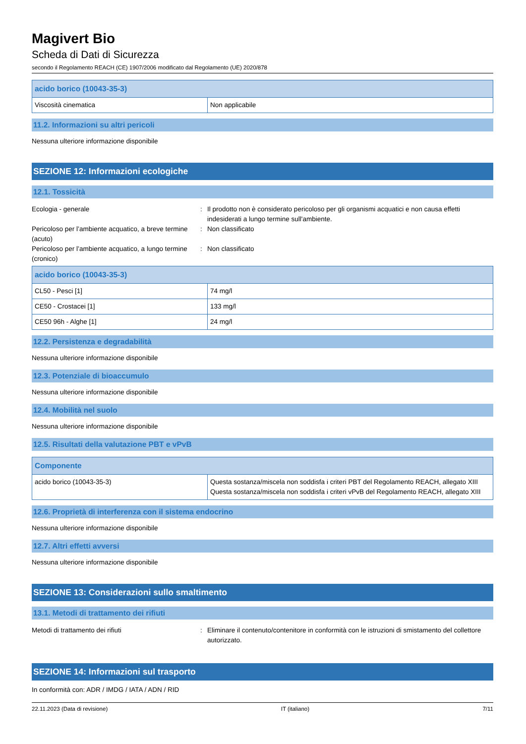Magivert Bio
Scheda di Dati di Sicurezza
secondo il Regolamento REACH (CE) 1907/2006 modificato dal Regolamento (UE) 2020/878
| acido borico (10043-35-3) | |
| --- | --- |
| Viscosità cinematica | Non applicabile |
11.2. Informazioni su altri pericoli
Nessuna ulteriore informazione disponibile
SEZIONE 12: Informazioni ecologiche
12.1. Tossicità
Ecologia - generale : Il prodotto non è considerato pericoloso per gli organismi acquatici e non causa effetti indesiderati a lungo termine sull'ambiente.
Pericoloso per l’ambiente acquatico, a breve termine (acuto)
: Non classificato
Pericoloso per l’ambiente acquatico, a lungo termine (cronico)
: Non classificato
| acido borico (10043-35-3) | |
| --- | --- |
| CL50 - Pesci [1] | 74 mg/l |
| CE50 - Crostacei [1] | 133 mg/l |
| CE50 96h - Alghe [1] | 24 mg/l |
12.2. Persistenza e degradabilità
Nessuna ulteriore informazione disponibile
12.3. Potenziale di bioaccumulo
Nessuna ulteriore informazione disponibile
12.4. Mobilità nel suolo
Nessuna ulteriore informazione disponibile
12.5. Risultati della valutazione PBT e vPvB
| Componente | |
| --- | --- |
| acido borico (10043-35-3) | Questa sostanza/miscela non soddisfa i criteri PBT del Regolamento REACH, allegato XIII Questa sostanza/miscela non soddisfa i criteri vPvB del Regolamento REACH, allegato XIII |
12.6. Proprietà di interferenza con il sistema endocrino
Nessuna ulteriore informazione disponibile
12.7. Altri effetti avversi
Nessuna ulteriore informazione disponibile
SEZIONE 13: Considerazioni sullo smaltimento
13.1. Metodi di trattamento dei rifiuti
Metodi di trattamento dei rifiuti : Eliminare il contenuto/contenitore in conformità con le istruzioni di smistamento del collettore autorizzato.
SEZIONE 14: Informazioni sul trasporto
In conformità con: ADR / IMDG / IATA / ADN / RID
22.11.2023 (Data di revisione) IT (italiano) 7/11